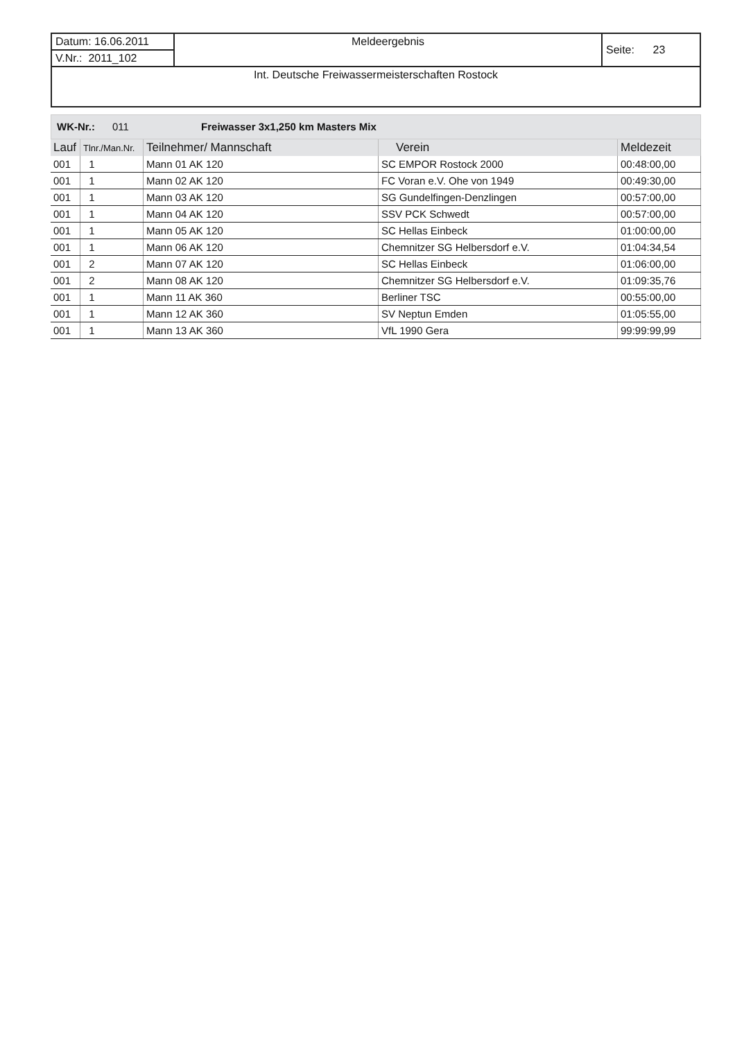| Datum: 16.06.2011 | Meldeergebnis | Seite: 23 |
| V.Nr.: 2011_102 | | |
| Int. Deutsche Freiwassermeisterschaften Rostock | | |
WK-Nr.: 011 Freiwasser 3x1,250 km Masters Mix
| Lauf | Tlnr./Man.Nr. | Teilnehmer/ Mannschaft | Verein | Meldezeit |
| --- | --- | --- | --- | --- |
| 001 | 1 | Mann 01 AK 120 | SC EMPOR Rostock 2000 | 00:48:00,00 |
| 001 | 1 | Mann 02 AK 120 | FC Voran e.V. Ohe von 1949 | 00:49:30,00 |
| 001 | 1 | Mann 03 AK 120 | SG Gundelfingen-Denzlingen | 00:57:00,00 |
| 001 | 1 | Mann 04 AK 120 | SSV PCK Schwedt | 00:57:00,00 |
| 001 | 1 | Mann 05 AK 120 | SC Hellas Einbeck | 01:00:00,00 |
| 001 | 1 | Mann 06 AK 120 | Chemnitzer SG Helbersdorf e.V. | 01:04:34,54 |
| 001 | 2 | Mann 07 AK 120 | SC Hellas Einbeck | 01:06:00,00 |
| 001 | 2 | Mann 08 AK 120 | Chemnitzer SG Helbersdorf e.V. | 01:09:35,76 |
| 001 | 1 | Mann 11 AK 360 | Berliner TSC | 00:55:00,00 |
| 001 | 1 | Mann 12 AK 360 | SV Neptun Emden | 01:05:55,00 |
| 001 | 1 | Mann 13 AK 360 | VfL 1990 Gera | 99:99:99,99 |